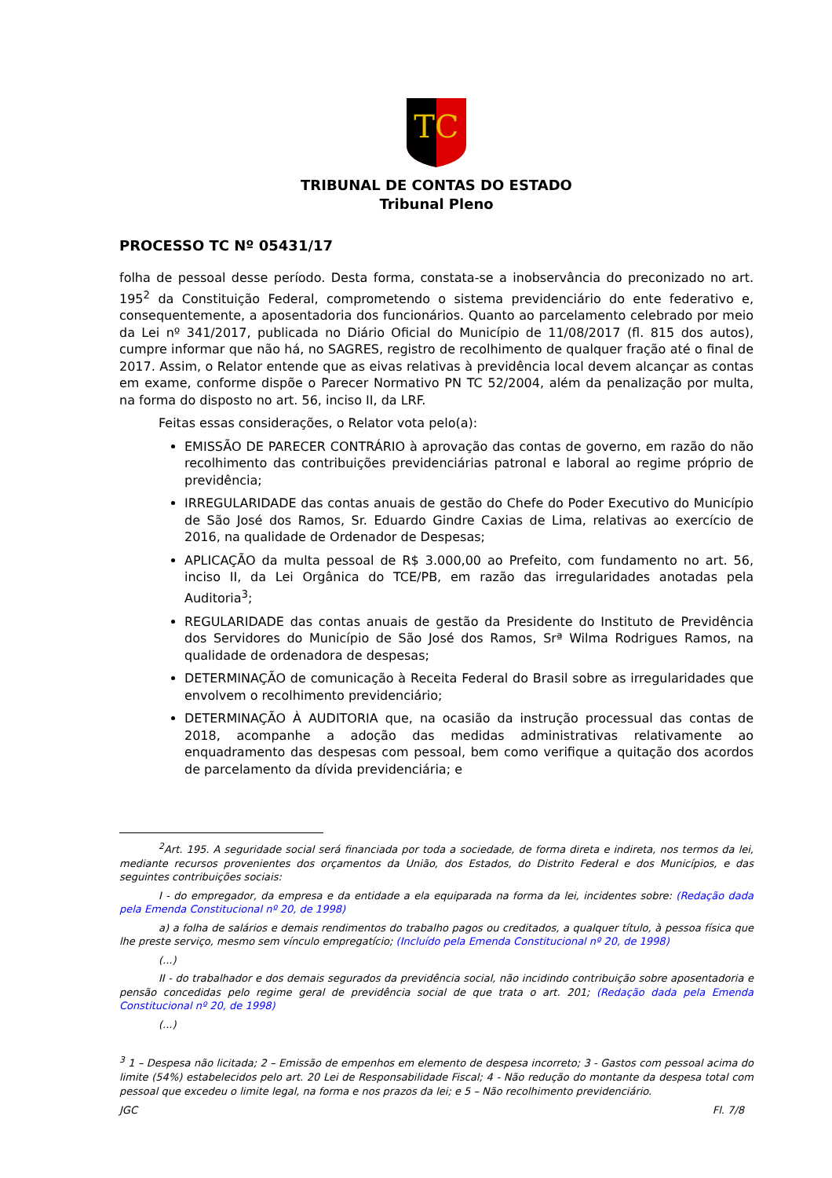TC
TRIBUNAL DE CONTAS DO ESTADO
Tribunal Pleno
PROCESSO TC Nº 05431/17
folha de pessoal desse período. Desta forma, constata-se a inobservância do preconizado no art. 195<sup>2</sup> da Constituição Federal, comprometendo o sistema previdenciário do ente federativo e, consequentemente, a aposentadoria dos funcionários. Quanto ao parcelamento celebrado por meio da Lei nº 341/2017, publicada no Diário Oficial do Município de 11/08/2017 (fl. 815 dos autos), cumpre informar que não há, no SAGRES, registro de recolhimento de qualquer fração até o final de 2017. Assim, o Relator entende que as eivas relativas à previdência local devem alcançar as contas em exame, conforme dispõe o Parecer Normativo PN TC 52/2004, além da penalização por multa, na forma do disposto no art. 56, inciso II, da LRF.
Feitas essas considerações, o Relator vota pelo(a):
EMISSÃO DE PARECER CONTRÁRIO à aprovação das contas de governo, em razão do não recolhimento das contribuições previdenciárias patronal e laboral ao regime próprio de previdência;
IRREGULARIDADE das contas anuais de gestão do Chefe do Poder Executivo do Município de São José dos Ramos, Sr. Eduardo Gindre Caxias de Lima, relativas ao exercício de 2016, na qualidade de Ordenador de Despesas;
APLICAÇÃO da multa pessoal de R$ 3.000,00 ao Prefeito, com fundamento no art. 56, inciso II, da Lei Orgânica do TCE/PB, em razão das irregularidades anotadas pela Auditoria<sup>3</sup>;
REGULARIDADE das contas anuais de gestão da Presidente do Instituto de Previdência dos Servidores do Município de São José dos Ramos, Srª Wilma Rodrigues Ramos, na qualidade de ordenadora de despesas;
DETERMINAÇÃO de comunicação à Receita Federal do Brasil sobre as irregularidades que envolvem o recolhimento previdenciário;
DETERMINAÇÃO À AUDITORIA que, na ocasião da instrução processual das contas de 2018, acompanhe a adoção das medidas administrativas relativamente ao enquadramento das despesas com pessoal, bem como verifique a quitação dos acordos de parcelamento da dívida previdenciária; e
<sup>2</sup> Art. 195. A seguridade social será financiada por toda a sociedade, de forma direta e indireta, nos termos da lei, mediante recursos provenientes dos orçamentos da União, dos Estados, do Distrito Federal e dos Municípios, e das seguintes contribuições sociais:
I - do empregador, da empresa e da entidade a ela equiparada na forma da lei, incidentes sobre: (Redação dada pela Emenda Constitucional nº 20, de 1998)
a) a folha de salários e demais rendimentos do trabalho pagos ou creditados, a qualquer título, à pessoa física que lhe preste serviço, mesmo sem vínculo empregatício; (Incluído pela Emenda Constitucional nº 20, de 1998)
(...)
II - do trabalhador e dos demais segurados da previdência social, não incidindo contribuição sobre aposentadoria e pensão concedidas pelo regime geral de previdência social de que trata o art. 201; (Redação dada pela Emenda Constitucional nº 20, de 1998)
(...)
<sup>3</sup> 1 – Despesa não licitada; 2 – Emissão de empenhos em elemento de despesa incorreto; 3 - Gastos com pessoal acima do limite (54%) estabelecidos pelo art. 20 Lei de Responsabilidade Fiscal; 4 - Não redução do montante da despesa total com pessoal que excedeu o limite legal, na forma e nos prazos da lei; e 5 – Não recolhimento previdenciário.
JGC Fl. 7/8